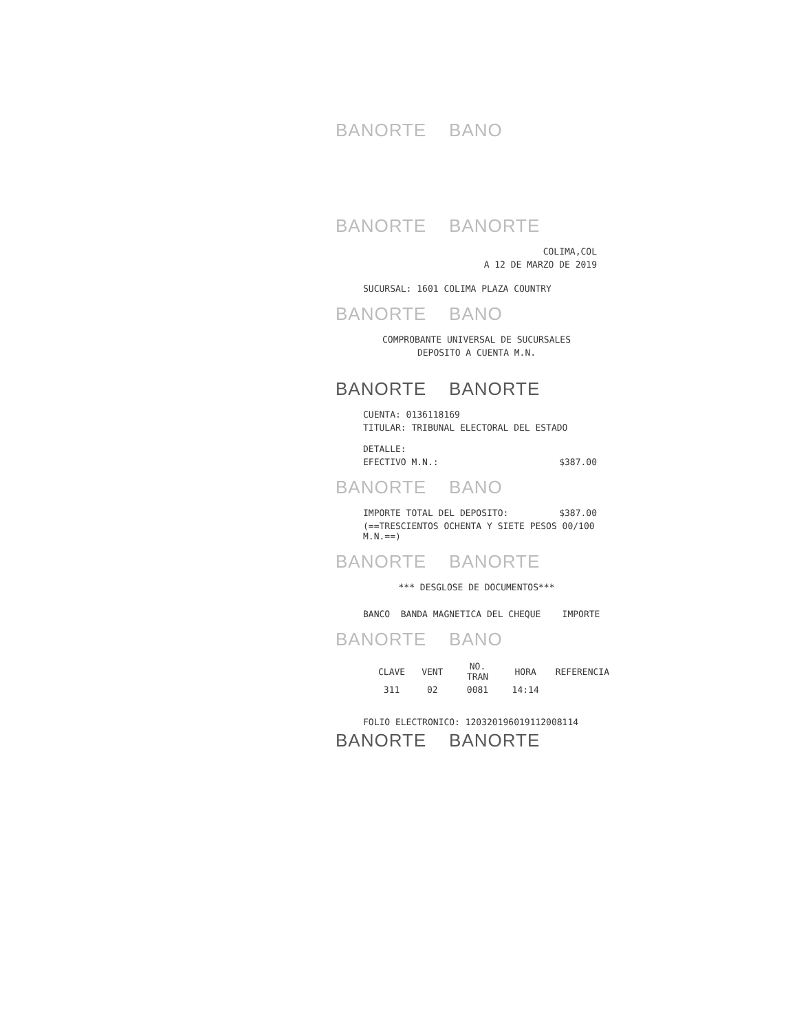BANORTE BANO
BANORTE BANORTE
COLIMA,COL
A 12 DE MARZO DE 2019
SUCURSAL: 1601 COLIMA PLAZA COUNTRY
BANORTE BANO
COMPROBANTE UNIVERSAL DE SUCURSALES
DEPOSITO A CUENTA M.N.
BANORTE BANORTE
CUENTA: 0136118169
TITULAR: TRIBUNAL ELECTORAL DEL ESTADO
DETALLE:
EFECTIVO M.N.: $387.00
BANORTE BANO
IMPORTE TOTAL DEL DEPOSITO: $387.00
(==TRESCIENTOS OCHENTA Y SIETE PESOS 00/100
M.N.==)
BANORTE BANORTE
*** DESGLOSE DE DOCUMENTOS***
BANCO BANDA MAGNETICA DEL CHEQUE IMPORTE
BANORTE BANO
| CLAVE | VENT | NO. TRAN | HORA | REFERENCIA |
| --- | --- | --- | --- | --- |
| 311 | 02 | 0081 | 14:14 | |
FOLIO ELECTRONICO: 120320196019112008114
BANORTE BANORTE